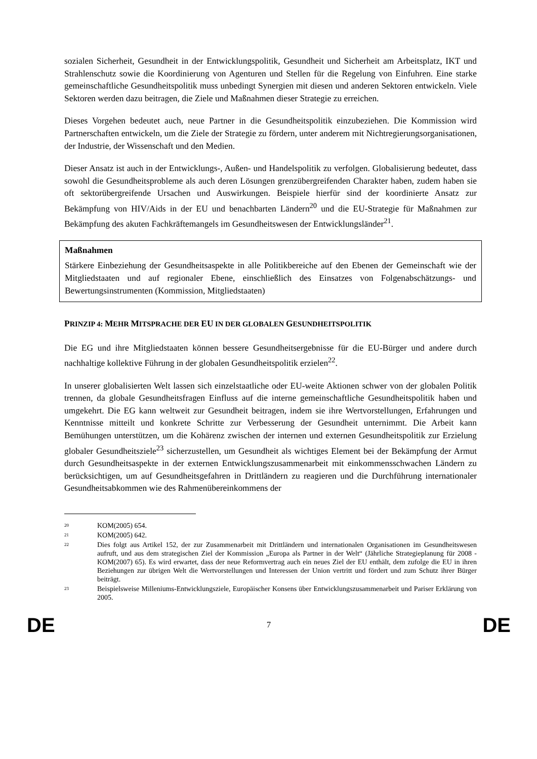sozialen Sicherheit, Gesundheit in der Entwicklungspolitik, Gesundheit und Sicherheit am Arbeitsplatz, IKT und Strahlenschutz sowie die Koordinierung von Agenturen und Stellen für die Regelung von Einfuhren. Eine starke gemeinschaftliche Gesundheitspolitik muss unbedingt Synergien mit diesen und anderen Sektoren entwickeln. Viele Sektoren werden dazu beitragen, die Ziele und Maßnahmen dieser Strategie zu erreichen.
Dieses Vorgehen bedeutet auch, neue Partner in die Gesundheitspolitik einzubeziehen. Die Kommission wird Partnerschaften entwickeln, um die Ziele der Strategie zu fördern, unter anderem mit Nichtregierungsorganisationen, der Industrie, der Wissenschaft und den Medien.
Dieser Ansatz ist auch in der Entwicklungs-, Außen- und Handelspolitik zu verfolgen. Globalisierung bedeutet, dass sowohl die Gesundheitsprobleme als auch deren Lösungen grenzübergreifenden Charakter haben, zudem haben sie oft sektorübergreifende Ursachen und Auswirkungen. Beispiele hierfür sind der koordinierte Ansatz zur Bekämpfung von HIV/Aids in der EU und benachbarten Ländern<sup>20</sup> und die EU-Strategie für Maßnahmen zur Bekämpfung des akuten Fachkräftemangels im Gesundheitswesen der Entwicklungsländer<sup>21</sup>.
Maßnahmen
Stärkere Einbeziehung der Gesundheitsaspekte in alle Politikbereiche auf den Ebenen der Gemeinschaft wie der Mitgliedstaaten und auf regionaler Ebene, einschließlich des Einsatzes von Folgenabschätzungs- und Bewertungsinstrumenten (Kommission, Mitgliedstaaten)
PRINZIP 4: MEHR MITSPRACHE DER EU IN DER GLOBALEN GESUNDHEITSPOLITIK
Die EG und ihre Mitgliedstaaten können bessere Gesundheitsergebnisse für die EU-Bürger und andere durch nachhaltige kollektive Führung in der globalen Gesundheitspolitik erzielen<sup>22</sup>.
In unserer globalisierten Welt lassen sich einzelstaatliche oder EU-weite Aktionen schwer von der globalen Politik trennen, da globale Gesundheitsfragen Einfluss auf die interne gemeinschaftliche Gesundheitspolitik haben und umgekehrt. Die EG kann weltweit zur Gesundheit beitragen, indem sie ihre Wertvorstellungen, Erfahrungen und Kenntnisse mitteilt und konkrete Schritte zur Verbesserung der Gesundheit unternimmt. Die Arbeit kann Bemühungen unterstützen, um die Kohärenz zwischen der internen und externen Gesundheitspolitik zur Erzielung globaler Gesundheitsziele<sup>23</sup> sicherzustellen, um Gesundheit als wichtiges Element bei der Bekämpfung der Armut durch Gesundheitsaspekte in der externen Entwicklungszusammenarbeit mit einkommensschwachen Ländern zu berücksichtigen, um auf Gesundheitsgefahren in Drittländern zu reagieren und die Durchführung internationaler Gesundheitsabkommen wie des Rahmenübereinkommens der
20 KOM(2005) 654.
21 KOM(2005) 642.
22 Dies folgt aus Artikel 152, der zur Zusammenarbeit mit Drittländern und internationalen Organisationen im Gesundheitswesen aufruft, und aus dem strategischen Ziel der Kommission „Europa als Partner in der Welt“ (Jährliche Strategieplanung für 2008 - KOM(2007) 65). Es wird erwartet, dass der neue Reformvertrag auch ein neues Ziel der EU enthält, dem zufolge die EU in ihren Beziehungen zur übrigen Welt die Wertvorstellungen und Interessen der Union vertritt und fördert und zum Schutz ihrer Bürger beiträgt.
23 Beispielsweise Milleniums-Entwicklungsziele, Europäischer Konsens über Entwicklungszusammenarbeit und Pariser Erklärung von 2005.
DE 7 DE